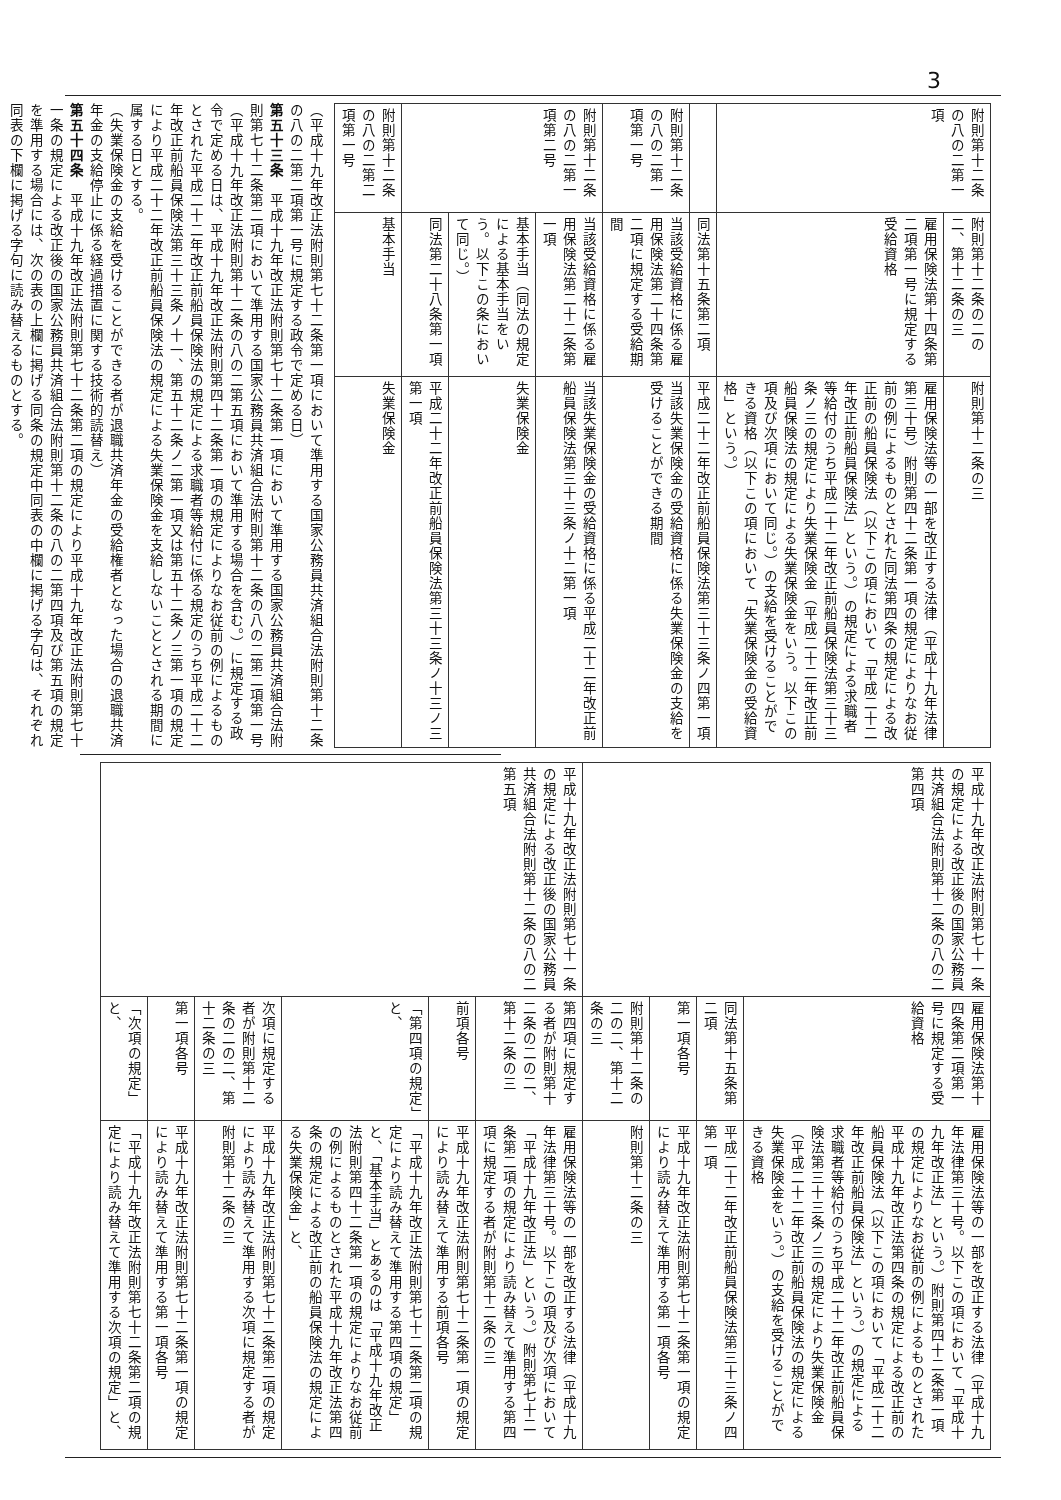3
| 附則第十二条の八の二第一項 | 附則第十二条の二の二、第十二条の三 | 附則第十二条の三 |
| | 雇用保険法第十四条第二項第一号に規定する受給資格 | 雇用保険法等の一部を改正する法律（平成十九年法律第三十号）附則第四十二条第一項の規定によりなお従前の例によるものとされた同法第四条の規定による改正前の船員保険法（以下この項において「平成二十二年改正前船員保険法」という。）の規定による求職者等給付のうち平成二十二年改正前船員保険法第三十三条ノ三の規定により失業保険金（平成二十二年改正前船員保険法の規定による失業保険金をいう。以下この項及び次項において同じ。）の支給を受けることができる資格（以下この項において「失業保険金の受給資格」という。） |
| | 同法第十五条第二項 | 平成二十二年改正前船員保険法第三十三条ノ四第一項 |
| 附則第十二条の八の二第一項第一号 | 当該受給資格に係る雇用保険法第二十四条第二項に規定する受給期間 | 当該失業保険金の受給資格に係る失業保険金の支給を受けることができる期間 |
| 附則第十二条の八の二第一項第二号 | 当該受給資格に係る雇用保険法第二十二条第一項 | 当該失業保険金の受給資格に係る平成二十二年改正前船員保険法第三十三条ノ十二第一項 |
| | 基本手当（同法の規定による基本手当をいう。以下この条において同じ。） | 失業保険金 |
| | 同法第二十八条第一項 | 平成二十二年改正前船員保険法第三十三条ノ十三ノ三第一項 |
| 附則第十二条の八の二第二項第一号 | 基本手当 | 失業保険金 |
（平成十九年改正法附則第七十二条第一項において準用する国家公務員共済組合法附則第十二条の八の二第二項第一号に規定する政令で定める日）
第五十三条　平成十九年改正法附則第七十二条第一項において準用する国家公務員共済組合法附則第七十二条第二項において準用する国家公務員共済組合法附則第十二条の八の二第二項第一号（平成十九年改正法附則第十二条の八の二第五項において準用する場合を含む。）に規定する政令で定める日は、平成十九年改正法附則第四十二条第一項の規定によりなお従前の例によるものとされた平成二十二年改正前船員保険法の規定による求職者等給付に係る規定のうち平成二十二年改正前船員保険法第三十三条ノ十一、第五十二条ノ二第一項又は第五十二条ノ三第一項の規定により平成二十二年改正前船員保険法の規定による失業保険金を支給しないこととされる期間に属する日とする。
（失業保険金の支給を受けることができる者が退職共済年金の受給権者となった場合の退職共済年金の支給停止に係る経過措置に関する技術的読替え）
第五十四条　平成十九年改正法附則第七十二条第二項の規定により平成十九年改正法附則第七十一条の規定による改正後の国家公務員共済組合法附則第十二条の八の二第四項及び第五項の規定を準用する場合には、次の表の上欄に掲げる同条の規定中同表の中欄に掲げる字句は、それぞれ同表の下欄に掲げる字句に読み替えるものとする。
| 平成十九年改正法附則第七十一条の規定による改正後の国家公務員共済組合法附則第十二条の八の二第四項 | 雇用保険法第十四条第二項第一号に規定する受給資格 | 雇用保険法等の一部を改正する法律（平成十九年法律第三十号。以下この項において「平成十九年改正法」という。）附則第四十二条第一項の規定によりなお従前の例によるものとされた平成十九年改正法第四条の規定による改正前の船員保険法（以下この項において「平成二十二年改正前船員保険法」という。）の規定による求職者等給付のうち平成二十二年改正前船員保険法第三十三条ノ三の規定により失業保険金（平成二十二年改正前船員保険法の規定による失業保険金をいう。）の支給を受けることができる資格 |
| | 同法第十五条第二項 | 平成二十二年改正前船員保険法第三十三条ノ四第一項 |
| | 第一項各号 | 平成十九年改正法附則第七十二条第一項の規定により読み替えて準用する第一項各号 |
| | 附則第十二条の二の二、第十二条の三 | 附則第十二条の三 |
| 平成十九年改正法附則第七十一条の規定による改正後の国家公務員共済組合法附則第十二条の八の二第五項 | 第四項に規定する者が附則第十二条の二の二、第十二条の三 | 雇用保険法等の一部を改正する法律（平成十九年法律第三十号。以下この項及び次項において「平成十九年改正法」という。）附則第七十二条第二項の規定により読み替えて準用する第四項に規定する者が附則第十二条の三 |
| | 前項各号 | 平成十九年改正法附則第七十二条第一項の規定により読み替えて準用する前項各号 |
| | 「第四項の規定」と、 | 「平成十九年改正法附則第七十二条第二項の規定により読み替えて準用する第四項の規定」と、「基本手当」とあるのは「平成十九年改正法附則第四十二条第一項の規定によりなお従前の例によるものとされた平成十九年改正法第四条の規定による改正前の船員保険法の規定による失業保険金」と、 |
| | 次項に規定する者が附則第十二条の二の二、第十二条の三 | 平成十九年改正法附則第七十二条第二項の規定により読み替えて準用する次項に規定する者が附則第十二条の三 |
| | 第一項各号 | 平成十九年改正法附則第七十二条第一項の規定により読み替えて準用する第一項各号 |
| | 「次項の規定」と、 | 「平成十九年改正法附則第七十二条第二項の規定により読み替えて準用する次項の規定」と、 |